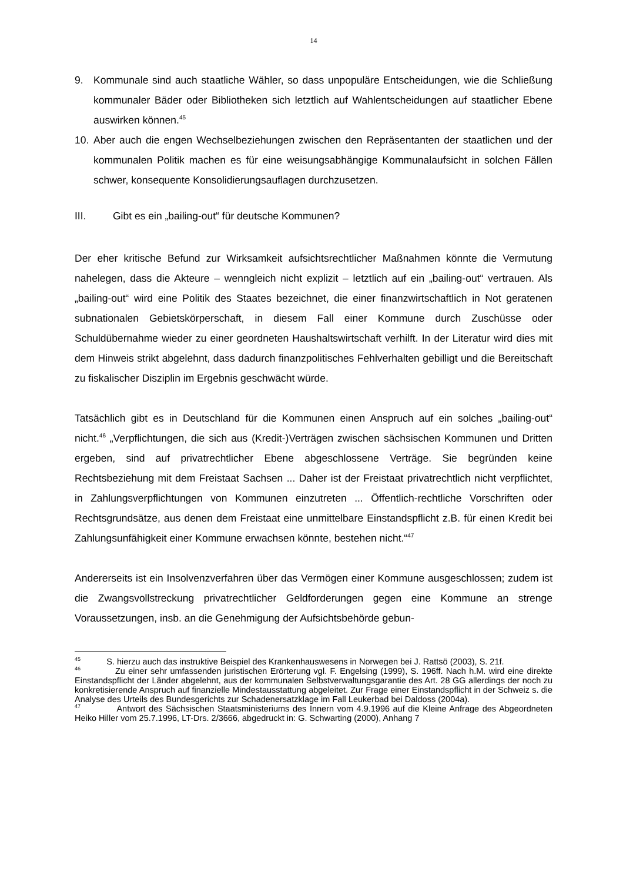14
9. Kommunale sind auch staatliche Wähler, so dass unpopuläre Entscheidungen, wie die Schließung kommunaler Bäder oder Bibliotheken sich letztlich auf Wahlentscheidungen auf staatlicher Ebene auswirken können.<sup>45</sup>
10. Aber auch die engen Wechselbeziehungen zwischen den Repräsentanten der staatlichen und der kommunalen Politik machen es für eine weisungsabhängige Kommunalaufsicht in solchen Fällen schwer, konsequente Konsolidierungsauflagen durchzusetzen.
III. Gibt es ein „bailing-out“ für deutsche Kommunen?
Der eher kritische Befund zur Wirksamkeit aufsichtsrechtlicher Maßnahmen könnte die Vermutung nahelegen, dass die Akteure – wenngleich nicht explizit – letztlich auf ein „bailing-out“ vertrauen. Als „bailing-out“ wird eine Politik des Staates bezeichnet, die einer finanzwirtschaftlich in Not geratenen subnationalen Gebietskörperschaft, in diesem Fall einer Kommune durch Zuschüsse oder Schuldübernahme wieder zu einer geordneten Haushaltswirtschaft verhilft. In der Literatur wird dies mit dem Hinweis strikt abgelehnt, dass dadurch finanzpolitisches Fehlverhalten gebilligt und die Bereitschaft zu fiskalischer Disziplin im Ergebnis geschwächt würde.
Tatsächlich gibt es in Deutschland für die Kommunen einen Anspruch auf ein solches „bailing-out“ nicht.<sup>46</sup> „Verpflichtungen, die sich aus (Kredit-)Verträgen zwischen sächsischen Kommunen und Dritten ergeben, sind auf privatrechtlicher Ebene abgeschlossene Verträge. Sie begründen keine Rechtsbeziehung mit dem Freistaat Sachsen ... Daher ist der Freistaat privatrechtlich nicht verpflichtet, in Zahlungsverpflichtungen von Kommunen einzutreten ... Öffentlich-rechtliche Vorschriften oder Rechtsgrundsätze, aus denen dem Freistaat eine unmittelbare Einstandspflicht z.B. für einen Kredit bei Zahlungsunfähigkeit einer Kommune erwachsen könnte, bestehen nicht.“<sup>47</sup>
Andererseits ist ein Insolvenzverfahren über das Vermögen einer Kommune ausgeschlossen; zudem ist die Zwangsvollstreckung privatrechtlicher Geldforderungen gegen eine Kommune an strenge Voraussetzungen, insb. an die Genehmigung der Aufsichtsbehörde gebun-
<sup>45</sup> S. hierzu auch das instruktive Beispiel des Krankenhauswesens in Norwegen bei J. Rattsö (2003), S. 21f.
<sup>46</sup> Zu einer sehr umfassenden juristischen Erörterung vgl. F. Engelsing (1999), S. 196ff. Nach h.M. wird eine direkte Einstandspflicht der Länder abgelehnt, aus der kommunalen Selbstverwaltungsgarantie des Art. 28 GG allerdings der noch zu konkretisierende Anspruch auf finanzielle Mindestausstattung abgeleitet. Zur Frage einer Einstandspflicht in der Schweiz s. die Analyse des Urteils des Bundesgerichts zur Schadenersatzklage im Fall Leukerbad bei Daldoss (2004a).
<sup>47</sup> Antwort des Sächsischen Staatsministeriums des Innern vom 4.9.1996 auf die Kleine Anfrage des Abgeordneten Heiko Hiller vom 25.7.1996, LT-Drs. 2/3666, abgedruckt in: G. Schwarting (2000), Anhang 7